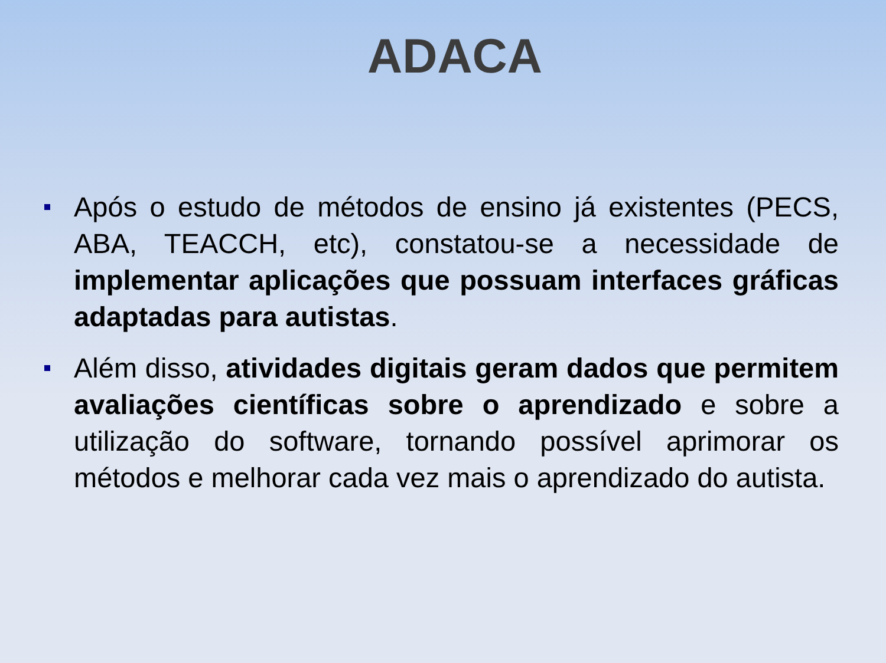ADACA
Após o estudo de métodos de ensino já existentes (PECS, ABA, TEACCH, etc), constatou-se a necessidade de implementar aplicações que possuam interfaces gráficas adaptadas para autistas.
Além disso, atividades digitais geram dados que permitem avaliações científicas sobre o aprendizado e sobre a utilização do software, tornando possível aprimorar os métodos e melhorar cada vez mais o aprendizado do autista.